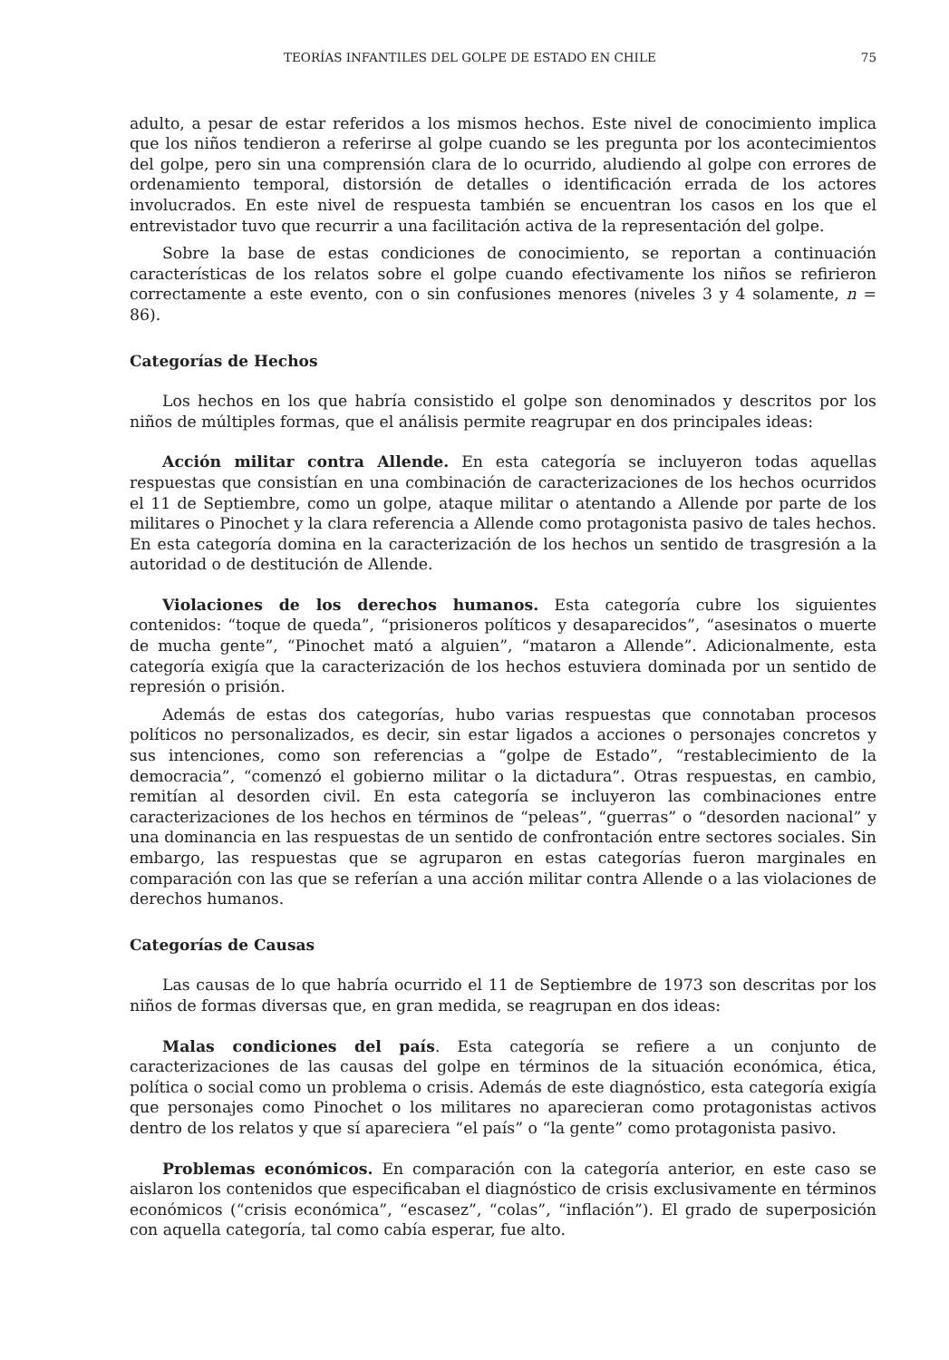TEORÍAS INFANTILES DEL GOLPE DE ESTADO EN CHILE 75
adulto, a pesar de estar referidos a los mismos hechos. Este nivel de conocimiento implica que los niños tendieron a referirse al golpe cuando se les pregunta por los acontecimientos del golpe, pero sin una comprensión clara de lo ocurrido, aludiendo al golpe con errores de ordenamiento temporal, distorsión de detalles o identificación errada de los actores involucrados. En este nivel de respuesta también se encuentran los casos en los que el entrevistador tuvo que recurrir a una facilitación activa de la representación del golpe.
Sobre la base de estas condiciones de conocimiento, se reportan a continuación características de los relatos sobre el golpe cuando efectivamente los niños se refirieron correctamente a este evento, con o sin confusiones menores (niveles 3 y 4 solamente, n = 86).
Categorías de Hechos
Los hechos en los que habría consistido el golpe son denominados y descritos por los niños de múltiples formas, que el análisis permite reagrupar en dos principales ideas:
Acción militar contra Allende. En esta categoría se incluyeron todas aquellas respuestas que consistían en una combinación de caracterizaciones de los hechos ocurridos el 11 de Septiembre, como un golpe, ataque militar o atentando a Allende por parte de los militares o Pinochet y la clara referencia a Allende como protagonista pasivo de tales hechos. En esta categoría domina en la caracterización de los hechos un sentido de trasgresión a la autoridad o de destitución de Allende.
Violaciones de los derechos humanos. Esta categoría cubre los siguientes contenidos: “toque de queda”, “prisioneros políticos y desaparecidos”, “asesinatos o muerte de mucha gente”, “Pinochet mató a alguien”, “mataron a Allende”. Adicionalmente, esta categoría exigía que la caracterización de los hechos estuviera dominada por un sentido de represión o prisión.
Además de estas dos categorías, hubo varias respuestas que connotaban procesos políticos no personalizados, es decir, sin estar ligados a acciones o personajes concretos y sus intenciones, como son referencias a “golpe de Estado”, “restablecimiento de la democracia”, “comenzó el gobierno militar o la dictadura”. Otras respuestas, en cambio, remitían al desorden civil. En esta categoría se incluyeron las combinaciones entre caracterizaciones de los hechos en términos de “peleas”, “guerras” o “desorden nacional” y una dominancia en las respuestas de un sentido de confrontación entre sectores sociales. Sin embargo, las respuestas que se agruparon en estas categorías fueron marginales en comparación con las que se referían a una acción militar contra Allende o a las violaciones de derechos humanos.
Categorías de Causas
Las causas de lo que habría ocurrido el 11 de Septiembre de 1973 son descritas por los niños de formas diversas que, en gran medida, se reagrupan en dos ideas:
Malas condiciones del país. Esta categoría se refiere a un conjunto de caracterizaciones de las causas del golpe en términos de la situación económica, ética, política o social como un problema o crisis. Además de este diagnóstico, esta categoría exigía que personajes como Pinochet o los militares no aparecieran como protagonistas activos dentro de los relatos y que sí apareciera “el país” o “la gente” como protagonista pasivo.
Problemas económicos. En comparación con la categoría anterior, en este caso se aislaron los contenidos que especificaban el diagnóstico de crisis exclusivamente en términos económicos (“crisis económica”, “escasez”, “colas”, “inflación”). El grado de superposición con aquella categoría, tal como cabía esperar, fue alto.